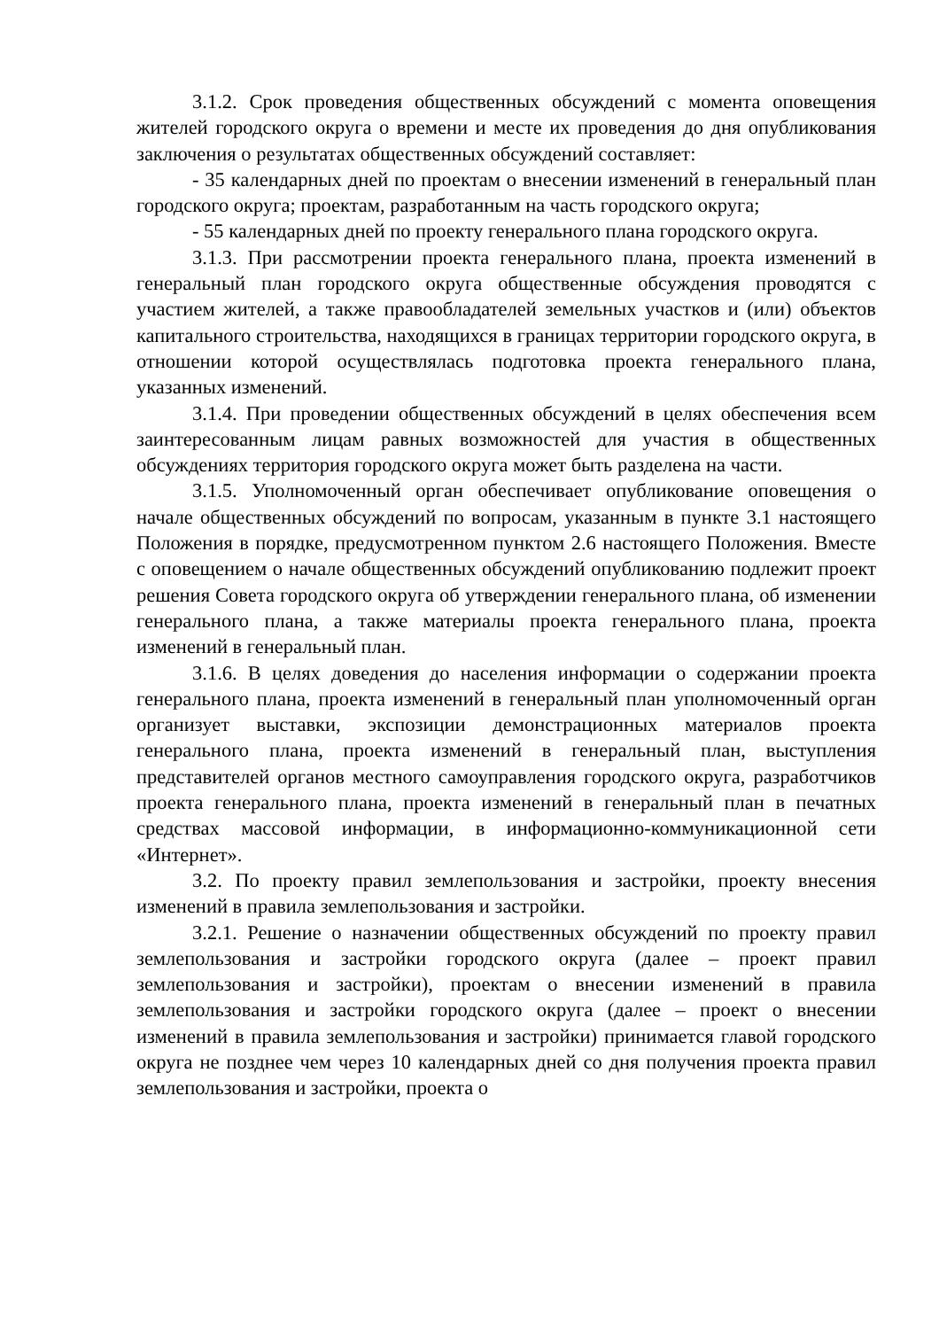3.1.2. Срок проведения общественных обсуждений с момента оповещения жителей городского округа о времени и месте их проведения до дня опубликования заключения о результатах общественных обсуждений составляет:
- 35 календарных дней по проектам о внесении изменений в генеральный план городского округа; проектам, разработанным на часть городского округа;
- 55 календарных дней по проекту генерального плана городского округа.
3.1.3. При рассмотрении проекта генерального плана, проекта изменений в генеральный план городского округа общественные обсуждения проводятся с участием жителей, а также правообладателей земельных участков и (или) объектов капитального строительства, находящихся в границах территории городского округа, в отношении которой осуществлялась подготовка проекта генерального плана, указанных изменений.
3.1.4. При проведении общественных обсуждений в целях обеспечения всем заинтересованным лицам равных возможностей для участия в общественных обсуждениях территория городского округа может быть разделена на части.
3.1.5. Уполномоченный орган обеспечивает опубликование оповещения о начале общественных обсуждений по вопросам, указанным в пункте 3.1 настоящего Положения в порядке, предусмотренном пунктом 2.6 настоящего Положения. Вместе с оповещением о начале общественных обсуждений опубликованию подлежит проект решения Совета городского округа об утверждении генерального плана, об изменении генерального плана, а также материалы проекта генерального плана, проекта изменений в генеральный план.
3.1.6. В целях доведения до населения информации о содержании проекта генерального плана, проекта изменений в генеральный план уполномоченный орган организует выставки, экспозиции демонстрационных материалов проекта генерального плана, проекта изменений в генеральный план, выступления представителей органов местного самоуправления городского округа, разработчиков проекта генерального плана, проекта изменений в генеральный план в печатных средствах массовой информации, в информационно-коммуникационной сети «Интернет».
3.2. По проекту правил землепользования и застройки, проекту внесения изменений в правила землепользования и застройки.
3.2.1. Решение о назначении общественных обсуждений по проекту правил землепользования и застройки городского округа (далее – проект правил землепользования и застройки), проектам о внесении изменений в правила землепользования и застройки городского округа (далее – проект о внесении изменений в правила землепользования и застройки) принимается главой городского округа не позднее чем через 10 календарных дней со дня получения проекта правил землепользования и застройки, проекта о